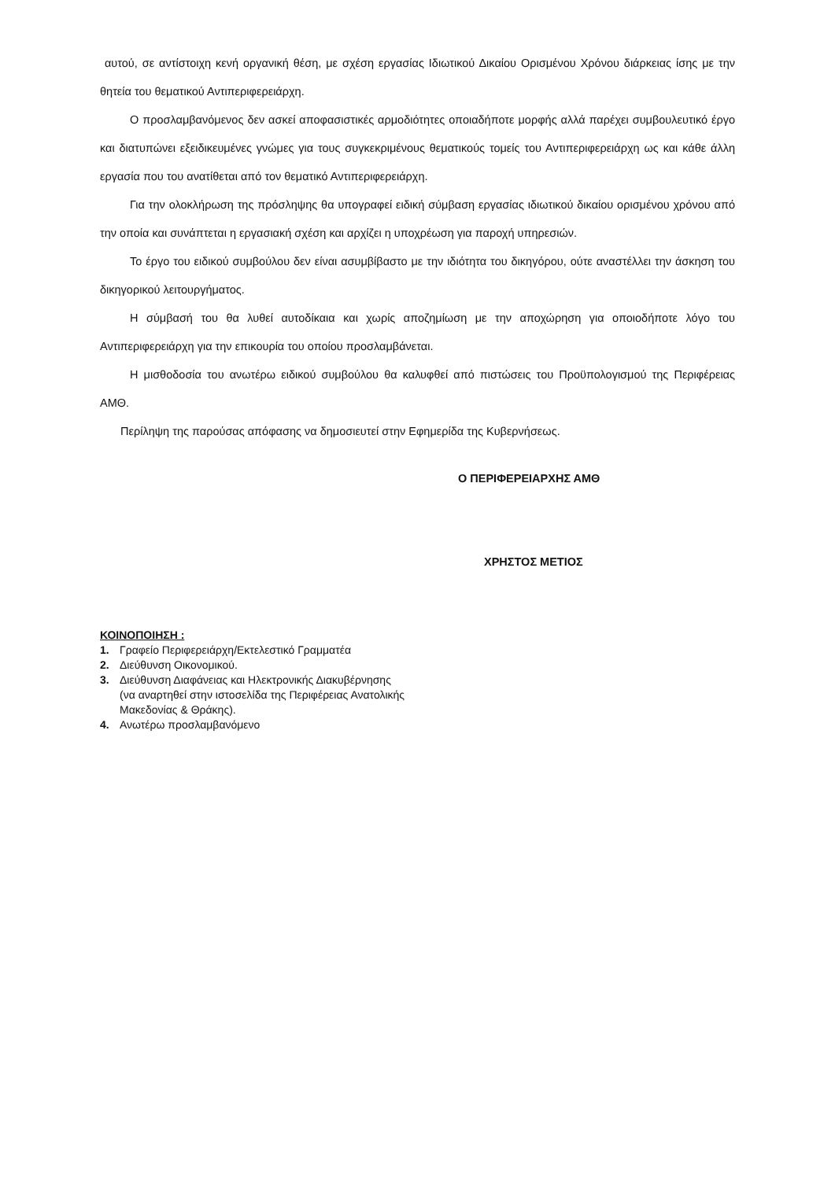αυτού, σε αντίστοιχη κενή οργανική θέση, με σχέση εργασίας Ιδιωτικού Δικαίου Ορισμένου Χρόνου διάρκειας ίσης με την θητεία του θεματικού Αντιπεριφερειάρχη.
Ο προσλαμβανόμενος δεν ασκεί αποφασιστικές αρμοδιότητες οποιαδήποτε μορφής αλλά παρέχει συμβουλευτικό έργο και διατυπώνει εξειδικευμένες γνώμες για τους συγκεκριμένους θεματικούς τομείς του Αντιπεριφερειάρχη ως και κάθε άλλη εργασία που του ανατίθεται από τον θεματικό Αντιπεριφερειάρχη.
Για την ολοκλήρωση της πρόσληψης θα υπογραφεί ειδική σύμβαση εργασίας ιδιωτικού δικαίου ορισμένου χρόνου από την οποία και συνάπτεται η εργασιακή σχέση και αρχίζει η υποχρέωση για παροχή υπηρεσιών.
Το έργο του ειδικού συμβούλου δεν είναι ασυμβίβαστο με την ιδιότητα του δικηγόρου, ούτε αναστέλλει την άσκηση του δικηγορικού λειτουργήματος.
Η σύμβασή του θα λυθεί αυτοδίκαια και χωρίς αποζημίωση με την αποχώρηση για οποιοδήποτε λόγο του Αντιπεριφερειάρχη για την επικουρία του οποίου προσλαμβάνεται.
Η μισθοδοσία του ανωτέρω ειδικού συμβούλου θα καλυφθεί από πιστώσεις του Προϋπολογισμού της Περιφέρειας ΑΜΘ.
Περίληψη της παρούσας απόφασης να δημοσιευτεί στην Εφημερίδα της Κυβερνήσεως.
Ο ΠΕΡΙΦΕΡΕΙΑΡΧΗΣ ΑΜΘ
ΧΡΗΣΤΟΣ ΜΕΤΙΟΣ
ΚΟΙΝΟΠΟΙΗΣΗ :
1. Γραφείο Περιφερειάρχη/Εκτελεστικό Γραμματέα
2. Διεύθυνση Οικονομικού.
3. Διεύθυνση Διαφάνειας και Ηλεκτρονικής Διακυβέρνησης
(να αναρτηθεί στην ιστοσελίδα της Περιφέρειας Ανατολικής
Μακεδονίας & Θράκης).
4. Ανωτέρω προσλαμβανόμενο